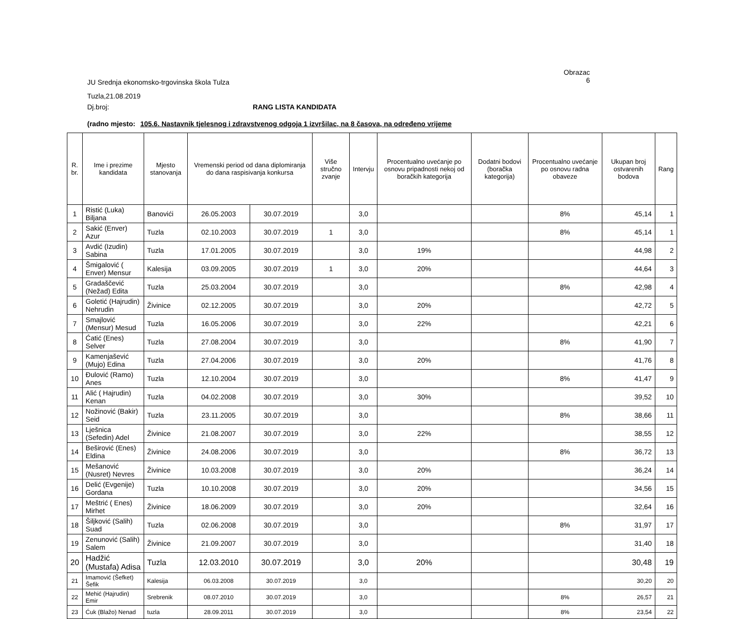JU Srednja ekonomsko-trgovinska škola Tulza
Obrazac
6
Tuzla,21.08.2019
Dj.broj: RANG LISTA KANDIDATA
(radno mjesto: 105.6. Nastavnik tjelesnog i zdravstvenog odgoja 1 izvršilac, na 8 časova, na određeno vrijeme
| R. br. | Ime i prezime kandidata | Mjesto stanovanja | Vremenski period od dana diplomiranja do dana raspisivanja konkursa | | Više stručno zvanje | Intervju | Procentualno uvećanje po osnovu pripadnosti nekoj od boračkih kategorija | Dodatni bodovi (boračka kategorija) | Procentualno uvećanje po osnovu radna obaveze | Ukupan broj ostvarenih bodova | Rang |
| --- | --- | --- | --- | --- | --- | --- | --- | --- | --- | --- | --- |
| 1 | Ristić (Luka) Biljana | Banovići | 26.05.2003 | 30.07.2019 | | 3,0 | | | 8% | 45,14 | 1 |
| 2 | Sakić (Enver) Azur | Tuzla | 02.10.2003 | 30.07.2019 | 1 | 3,0 | | | 8% | 45,14 | 1 |
| 3 | Avdić (Izudin) Sabina | Tuzla | 17.01.2005 | 30.07.2019 | | 3,0 | 19% | | | 44,98 | 2 |
| 4 | Šmigalović ( Enver) Mensur | Kalesija | 03.09.2005 | 30.07.2019 | 1 | 3,0 | 20% | | | 44,64 | 3 |
| 5 | Gradaščević (Nežad) Edita | Tuzla | 25.03.2004 | 30.07.2019 | | 3,0 | | | 8% | 42,98 | 4 |
| 6 | Goletić (Hajrudin) Nehrudin | Živinice | 02.12.2005 | 30.07.2019 | | 3,0 | 20% | | | 42,72 | 5 |
| 7 | Smajlović (Mensur) Mesud | Tuzla | 16.05.2006 | 30.07.2019 | | 3,0 | 22% | | | 42,21 | 6 |
| 8 | Ćatić (Enes) Selver | Tuzla | 27.08.2004 | 30.07.2019 | | 3,0 | | | 8% | 41,90 | 7 |
| 9 | Kamenjašević (Mujo) Edina | Tuzla | 27.04.2006 | 30.07.2019 | | 3,0 | 20% | | | 41,76 | 8 |
| 10 | Đulović (Ramo) Anes | Tuzla | 12.10.2004 | 30.07.2019 | | 3,0 | | | 8% | 41,47 | 9 |
| 11 | Alić ( Hajrudin) Kenan | Tuzla | 04.02.2008 | 30.07.2019 | | 3,0 | 30% | | | 39,52 | 10 |
| 12 | Nožinović (Bakir) Seid | Tuzla | 23.11.2005 | 30.07.2019 | | 3,0 | | | 8% | 38,66 | 11 |
| 13 | Lješnica (Sefedin) Adel | Živinice | 21.08.2007 | 30.07.2019 | | 3,0 | 22% | | | 38,55 | 12 |
| 14 | Beširović (Enes) Eldina | Živinice | 24.08.2006 | 30.07.2019 | | 3,0 | | | 8% | 36,72 | 13 |
| 15 | Mešanović (Nusret) Nevres | Živinice | 10.03.2008 | 30.07.2019 | | 3,0 | 20% | | | 36,24 | 14 |
| 16 | Delić (Evgenije) Gordana | Tuzla | 10.10.2008 | 30.07.2019 | | 3,0 | 20% | | | 34,56 | 15 |
| 17 | Meštrić ( Enes) Mirhet | Živinice | 18.06.2009 | 30.07.2019 | | 3,0 | 20% | | | 32,64 | 16 |
| 18 | Šiljković (Salih) Suad | Tuzla | 02.06.2008 | 30.07.2019 | | 3,0 | | | 8% | 31,97 | 17 |
| 19 | Zenunović (Salih) Salem | Živinice | 21.09.2007 | 30.07.2019 | | 3,0 | | | | 31,40 | 18 |
| 20 | Hadžić (Mustafa) Adisa | Tuzla | 12.03.2010 | 30.07.2019 | | 3,0 | 20% | | | 30,48 | 19 |
| 21 | Imamović (Šefket) Šefik | Kalesija | 06.03.2008 | 30.07.2019 | | 3,0 | | | | 30,20 | 20 |
| 22 | Mehić (Hajrudin) Emir | Srebrenik | 08.07.2010 | 30.07.2019 | | 3,0 | | | 8% | 26,57 | 21 |
| 23 | Ćuk (Blažo) Nenad | tuzla | 28.09.2011 | 30.07.2019 | | 3,0 | | | 8% | 23,54 | 22 |